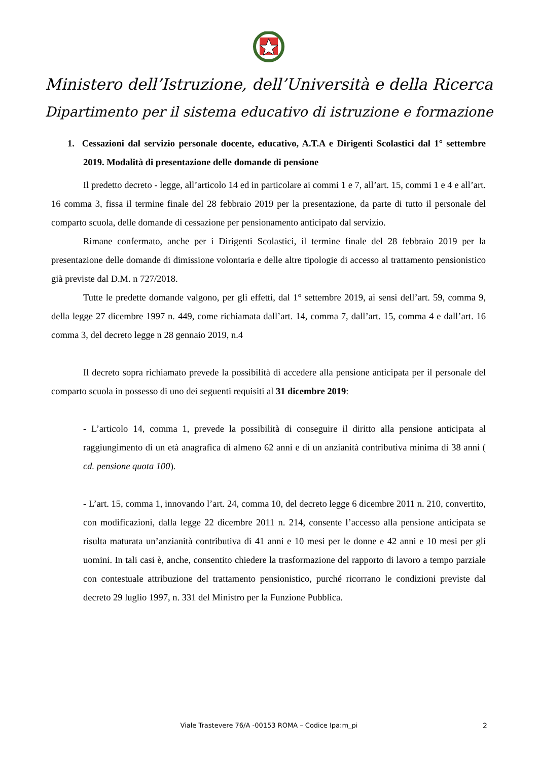Ministero dell’Istruzione, dell’Università e della Ricerca
Dipartimento per il sistema educativo di istruzione e formazione
1. Cessazioni dal servizio personale docente, educativo, A.T.A e Dirigenti Scolastici dal 1° settembre 2019. Modalità di presentazione delle domande di pensione
Il predetto decreto - legge, all’articolo 14 ed in particolare ai commi 1 e 7, all’art. 15, commi 1 e 4 e all’art. 16 comma 3, fissa il termine finale del 28 febbraio 2019 per la presentazione, da parte di tutto il personale del comparto scuola, delle domande di cessazione per pensionamento anticipato dal servizio.
Rimane confermato, anche per i Dirigenti Scolastici, il termine finale del 28 febbraio 2019 per la presentazione delle domande di dimissione volontaria e delle altre tipologie di accesso al trattamento pensionistico già previste dal D.M. n 727/2018.
Tutte le predette domande valgono, per gli effetti, dal 1° settembre 2019, ai sensi dell’art. 59, comma 9, della legge 27 dicembre 1997 n. 449, come richiamata dall’art. 14, comma 7, dall’art. 15, comma 4 e dall’art. 16 comma 3, del decreto legge n 28 gennaio 2019, n.4
Il decreto sopra richiamato prevede la possibilità di accedere alla pensione anticipata per il personale del comparto scuola in possesso di uno dei seguenti requisiti al 31 dicembre 2019:
- L’articolo 14, comma 1, prevede la possibilità di conseguire il diritto alla pensione anticipata al raggiungimento di un età anagrafica di almeno 62 anni e di un anzianità contributiva minima di 38 anni ( cd. pensione quota 100).
- L’art. 15, comma 1, innovando l’art. 24, comma 10, del decreto legge 6 dicembre 2011 n. 210, convertito, con modificazioni, dalla legge 22 dicembre 2011 n. 214, consente l’accesso alla pensione anticipata se risulta maturata un’anzianità contributiva di 41 anni e 10 mesi per le donne e 42 anni e 10 mesi per gli uomini. In tali casi è, anche, consentito chiedere la trasformazione del rapporto di lavoro a tempo parziale con contestuale attribuzione del trattamento pensionistico, purché ricorrano le condizioni previste dal decreto 29 luglio 1997, n. 331 del Ministro per la Funzione Pubblica.
Viale Trastevere 76/A -00153 ROMA – Codice Ipa:m_pi 2